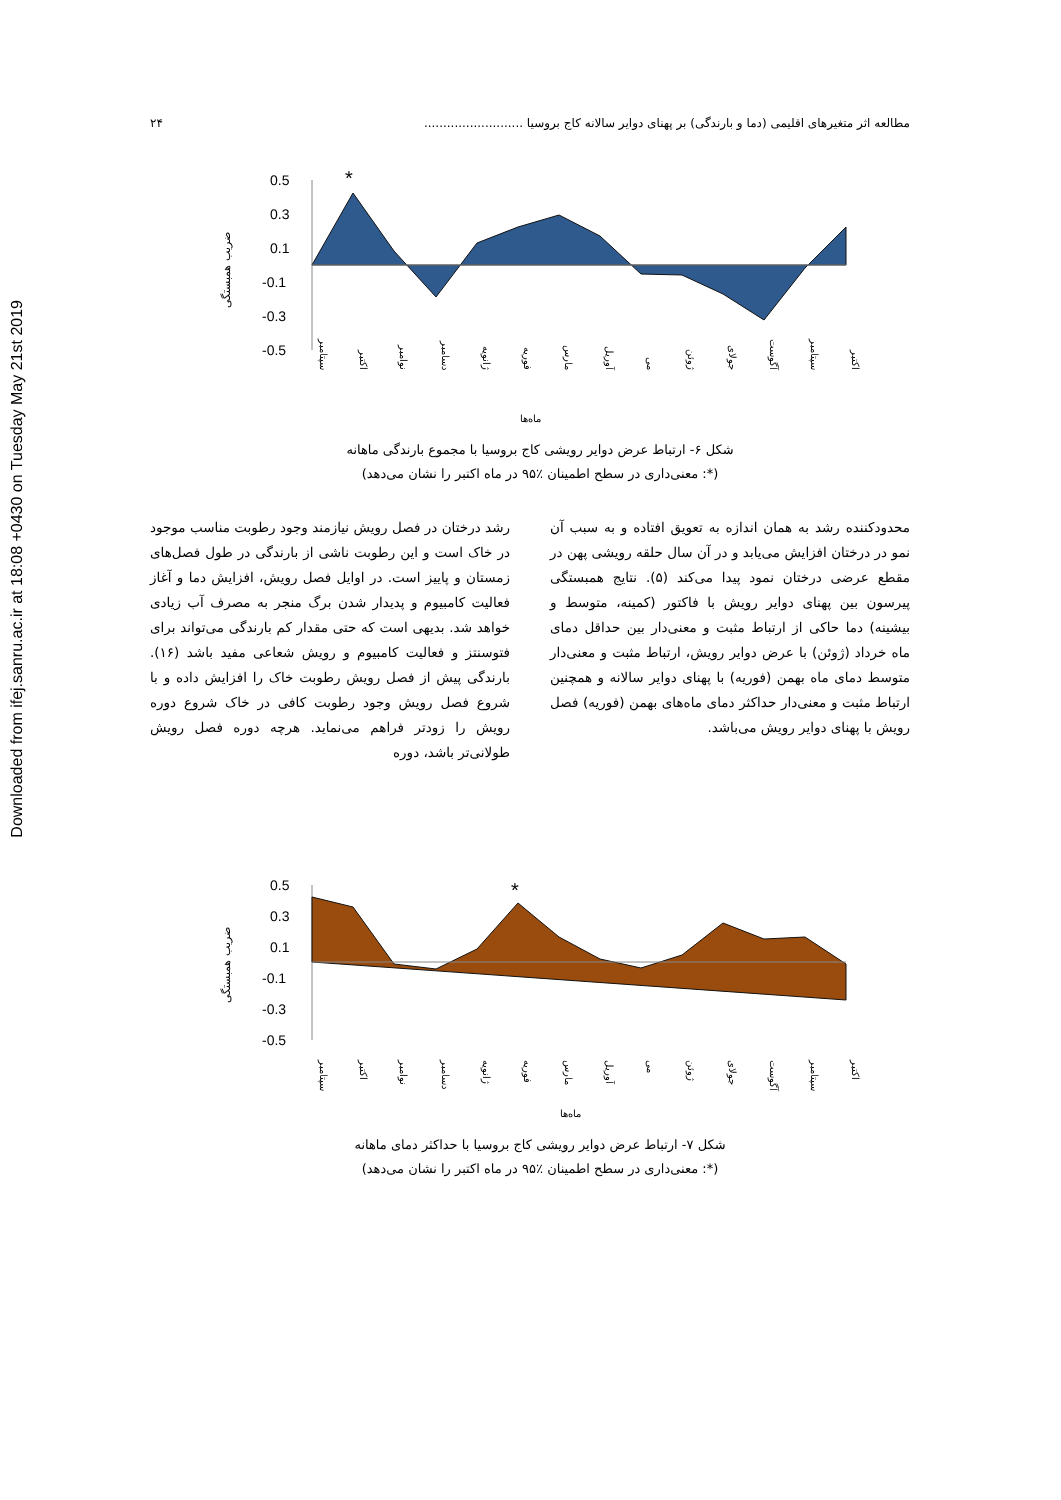Downloaded from ifej.sanru.ac.ir at 18:08 +0430 on Tuesday May 21st 2019
مطالعه اثر متغیرهای اقلیمی (دما و بارندگی) بر پهنای دوایر سالانه کاج بروسیا .......................... ۲۴
0.5
0.3
0.1
-0.1
-0.3
-0.5
*
ضریب همبستگی
سپتامبر
اکتبر
نوامبر
دسامبر
ژانویه
فوریه
مارس
آوریل
می
ژوئن
جولای
آگوست
سپتامبر
اکتبر
ماه‌ها
شکل ۶- ارتباط عرض دوایر رویشی کاج بروسیا با مجموع بارندگی ماهانه
(*: معنی‌داری در سطح اطمینان ٪۹۵ در ماه اکتبر را نشان می‌دهد)
رشد درختان در فصل رویش نیازمند وجود رطوبت مناسب موجود در خاک است و این رطوبت ناشی از بارندگی در طول فصل‌های زمستان و پاییز است. در اوایل فصل رویش، افزایش دما و آغاز فعالیت کامبیوم و پدیدار شدن برگ منجر به مصرف آب زیادی خواهد شد. بدیهی است که حتی مقدار کم بارندگی می‌تواند برای فتوسنتز و فعالیت کامبیوم و رویش شعاعی مفید باشد (۱۶). بارندگی پیش از فصل رویش رطوبت خاک را افزایش داده و با شروع فصل رویش وجود رطوبت کافی در خاک شروع دوره رویش را زودتر فراهم می‌نماید. هرچه دوره فصل رویش طولانی‌تر باشد، دوره
محدودکننده رشد به همان اندازه به تعویق افتاده و به سبب آن نمو در درختان افزایش می‌یابد و در آن سال حلقه رویشی پهن در مقطع عرضی درختان نمود پیدا می‌کند (۵). نتایج همبستگی پیرسون بین پهنای دوایر رویش با فاکتور (کمینه، متوسط و بیشینه) دما حاکی از ارتباط مثبت و معنی‌دار بین حداقل دمای ماه خرداد (ژوئن) با عرض دوایر رویش، ارتباط مثبت و معنی‌دار متوسط دمای ماه بهمن (فوریه) با پهنای دوایر سالانه و همچنین ارتباط مثبت و معنی‌دار حداکثر دمای ماه‌های بهمن (فوریه) فصل رویش با پهنای دوایر رویش می‌باشد.
0.5
0.3
0.1
-0.1
-0.3
-0.5
*
ضریب همبستگی
سپتامبر
اکتبر
نوامبر
دسامبر
ژانویه
فوریه
مارس
آوریل
می
ژوئن
جولای
آگوست
سپتامبر
اکتبر
ماه‌ها
شکل ۷- ارتباط عرض دوایر رویشی کاج بروسیا با حداکثر دمای ماهانه
(*: معنی‌داری در سطح اطمینان ٪۹۵ در ماه اکتبر را نشان می‌دهد)